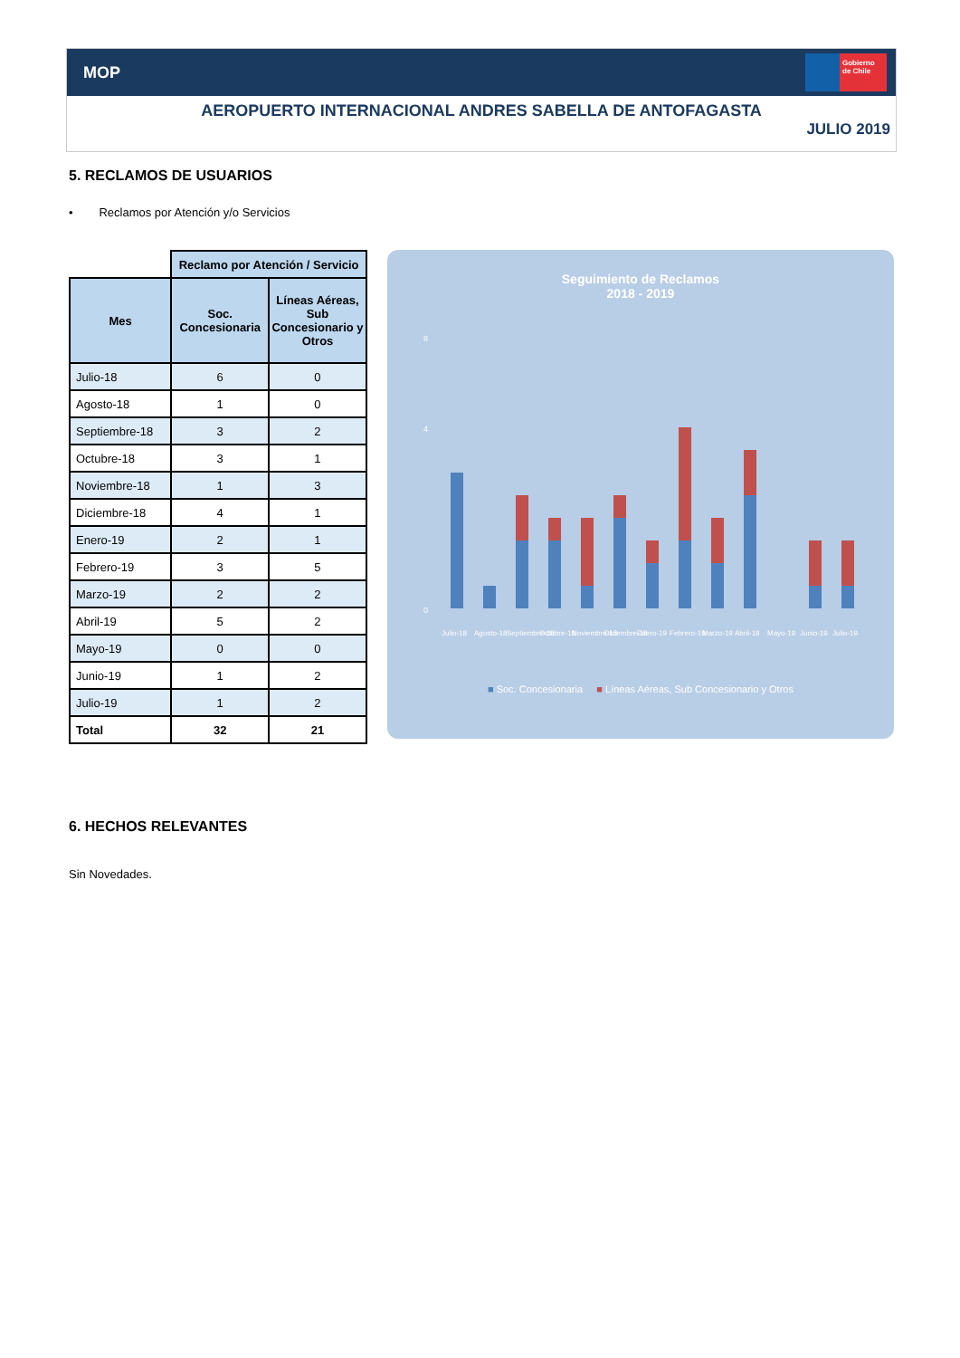MOP
Gobierno de Chile
AEROPUERTO INTERNACIONAL ANDRES SABELLA DE ANTOFAGASTA
JULIO 2019
5. RECLAMOS DE USUARIOS
• Reclamos por Atención y/o Servicios
| | Reclamo por Atención / Servicio | |
| Mes | Soc. Concesionaria | Líneas Aéreas, Sub Concesionario y Otros |
| Julio-18 | 6 | 0 |
| Agosto-18 | 1 | 0 |
| Septiembre-18 | 3 | 2 |
| Octubre-18 | 3 | 1 |
| Noviembre-18 | 1 | 3 |
| Diciembre-18 | 4 | 1 |
| Enero-19 | 2 | 1 |
| Febrero-19 | 3 | 5 |
| Marzo-19 | 2 | 2 |
| Abril-19 | 5 | 2 |
| Mayo-19 | 0 | 0 |
| Junio-19 | 1 | 2 |
| Julio-19 | 1 | 2 |
| Total | 32 | 21 |
Seguimiento de Reclamos
2018 - 2019
0
4
8
Julio-18
Agosto-18
Septiembre-18
Octubre-18
Noviembre-18
Diciembre-18
Enero-19
Febrero-19
Marzo-19
Abril-19
Mayo-19
Junio-19
Julio-19
■ Soc. Concesionaria ■ Líneas Aéreas, Sub Concesionario y Otros
6. HECHOS RELEVANTES
Sin Novedades.